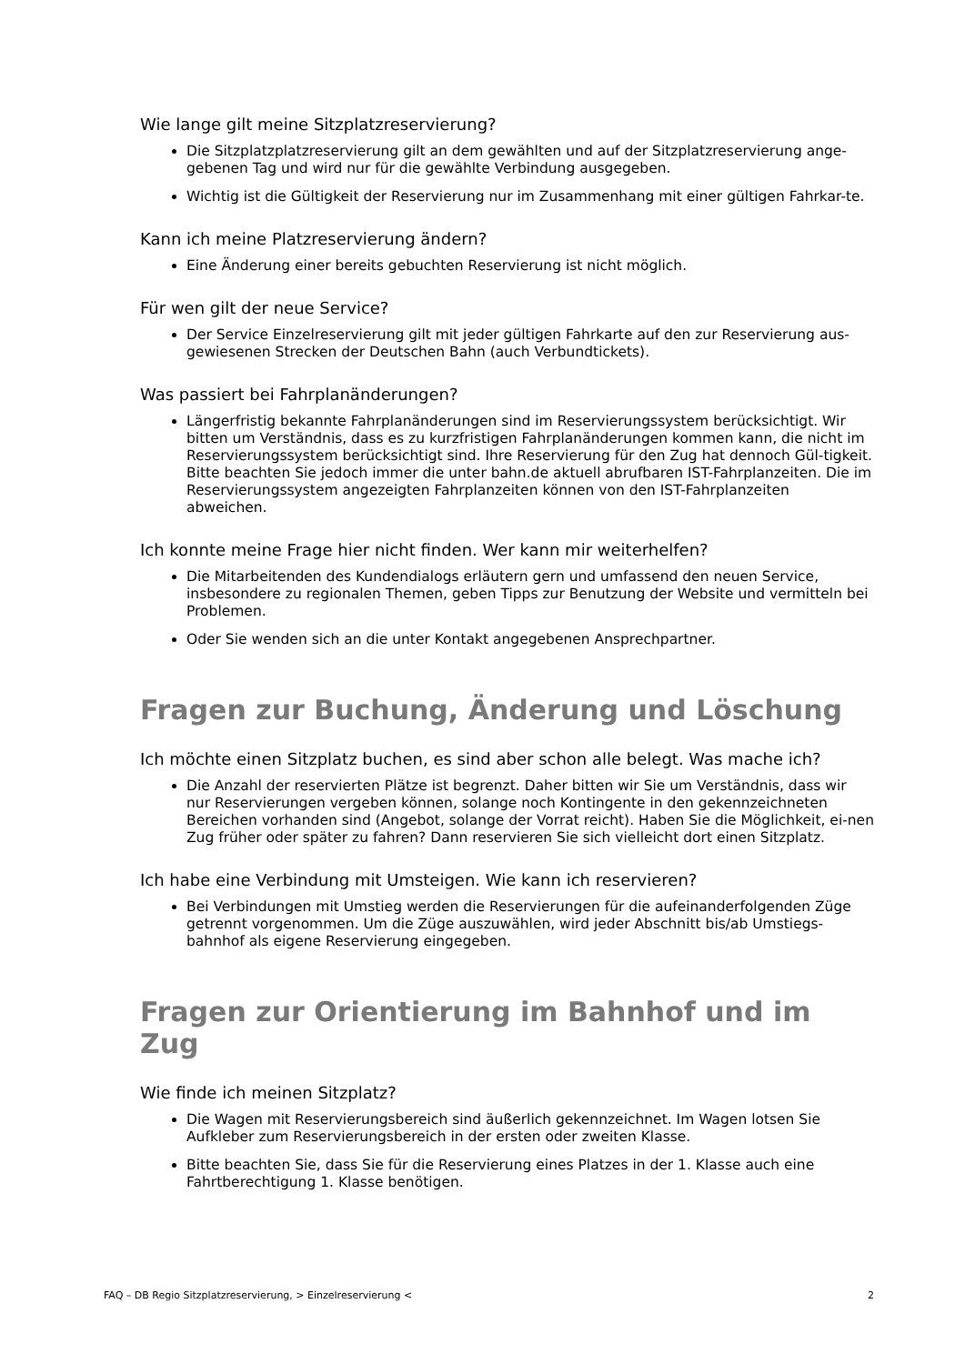Wie lange gilt meine Sitzplatzreservierung?
Die Sitzplatzplatzreservierung gilt an dem gewählten und auf der Sitzplatzreservierung ange-gebenen Tag und wird nur für die gewählte Verbindung ausgegeben.
Wichtig ist die Gültigkeit der Reservierung nur im Zusammenhang mit einer gültigen Fahrkar-te.
Kann ich meine Platzreservierung ändern?
Eine Änderung einer bereits gebuchten Reservierung ist nicht möglich.
Für wen gilt der neue Service?
Der Service Einzelreservierung gilt mit jeder gültigen Fahrkarte auf den zur Reservierung aus-gewiesenen Strecken der Deutschen Bahn (auch Verbundtickets).
Was passiert bei Fahrplanänderungen?
Längerfristig bekannte Fahrplanänderungen sind im Reservierungssystem berücksichtigt. Wir bitten um Verständnis, dass es zu kurzfristigen Fahrplanänderungen kommen kann, die nicht im Reservierungssystem berücksichtigt sind. Ihre Reservierung für den Zug hat dennoch Gül-tigkeit. Bitte beachten Sie jedoch immer die unter bahn.de aktuell abrufbaren IST-Fahrplanzeiten. Die im Reservierungssystem angezeigten Fahrplanzeiten können von den IST-Fahrplanzeiten abweichen.
Ich konnte meine Frage hier nicht finden. Wer kann mir weiterhelfen?
Die Mitarbeitenden des Kundendialogs erläutern gern und umfassend den neuen Service, insbesondere zu regionalen Themen, geben Tipps zur Benutzung der Website und vermitteln bei Problemen.
Oder Sie wenden sich an die unter Kontakt angegebenen Ansprechpartner.
Fragen zur Buchung, Änderung und Löschung
Ich möchte einen Sitzplatz buchen, es sind aber schon alle belegt. Was mache ich?
Die Anzahl der reservierten Plätze ist begrenzt. Daher bitten wir Sie um Verständnis, dass wir nur Reservierungen vergeben können, solange noch Kontingente in den gekennzeichneten Bereichen vorhanden sind (Angebot, solange der Vorrat reicht). Haben Sie die Möglichkeit, ei-nen Zug früher oder später zu fahren? Dann reservieren Sie sich vielleicht dort einen Sitzplatz.
Ich habe eine Verbindung mit Umsteigen. Wie kann ich reservieren?
Bei Verbindungen mit Umstieg werden die Reservierungen für die aufeinanderfolgenden Züge getrennt vorgenommen. Um die Züge auszuwählen, wird jeder Abschnitt bis/ab Umstiegs-bahnhof als eigene Reservierung eingegeben.
Fragen zur Orientierung im Bahnhof und im Zug
Wie finde ich meinen Sitzplatz?
Die Wagen mit Reservierungsbereich sind äußerlich gekennzeichnet. Im Wagen lotsen Sie Aufkleber zum Reservierungsbereich in der ersten oder zweiten Klasse.
Bitte beachten Sie, dass Sie für die Reservierung eines Platzes in der 1. Klasse auch eine Fahrtberechtigung 1. Klasse benötigen.
FAQ – DB Regio Sitzplatzreservierung, > Einzelreservierung < 2